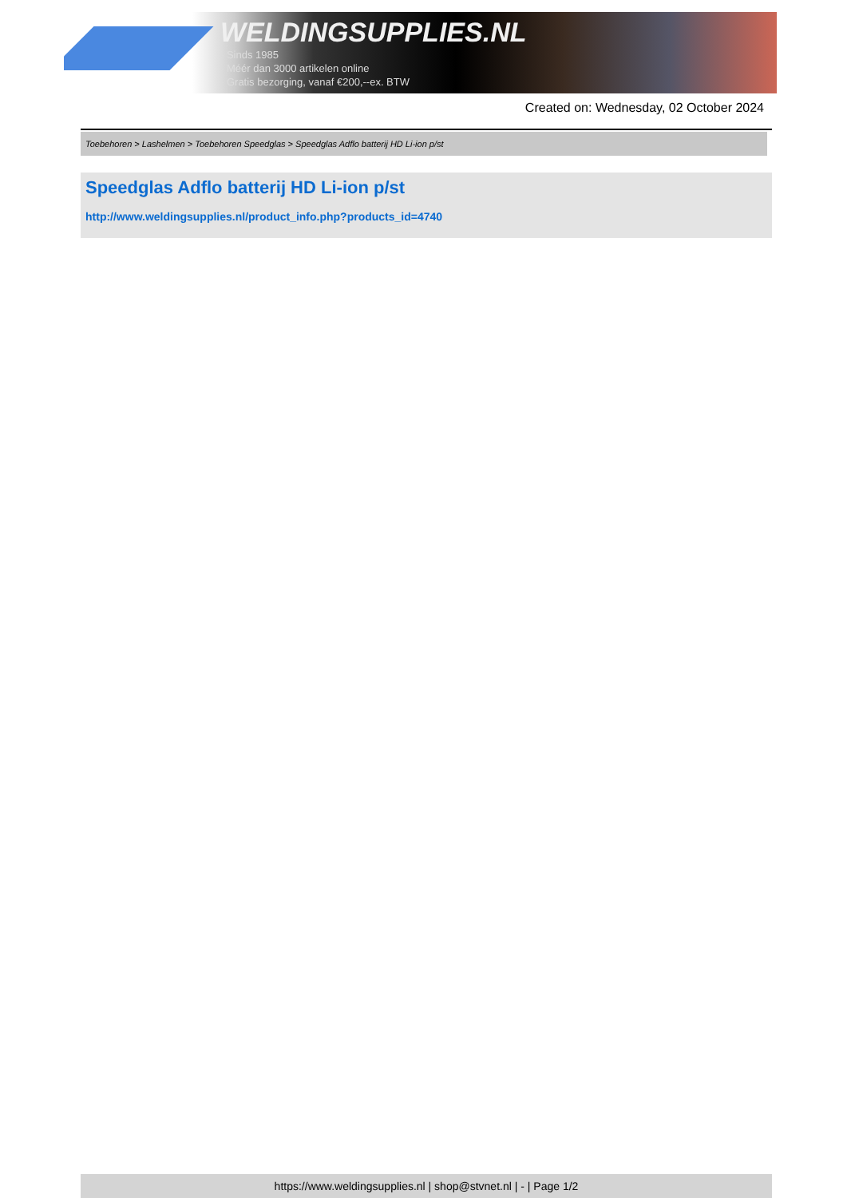WELDINGSUPPLIES.NL
- Sinds 1985
- Méér dan 3000 artikelen online
- Gratis bezorging, vanaf €200,--ex. BTW
Created on: Wednesday, 02 October 2024
Toebehoren > Lashelmen > Toebehoren Speedglas > Speedglas Adflo batterij HD Li-ion p/st
Speedglas Adflo batterij HD Li-ion p/st
http://www.weldingsupplies.nl/product_info.php?products_id=4740
https://www.weldingsupplies.nl | shop@stvnet.nl | - | Page 1/2